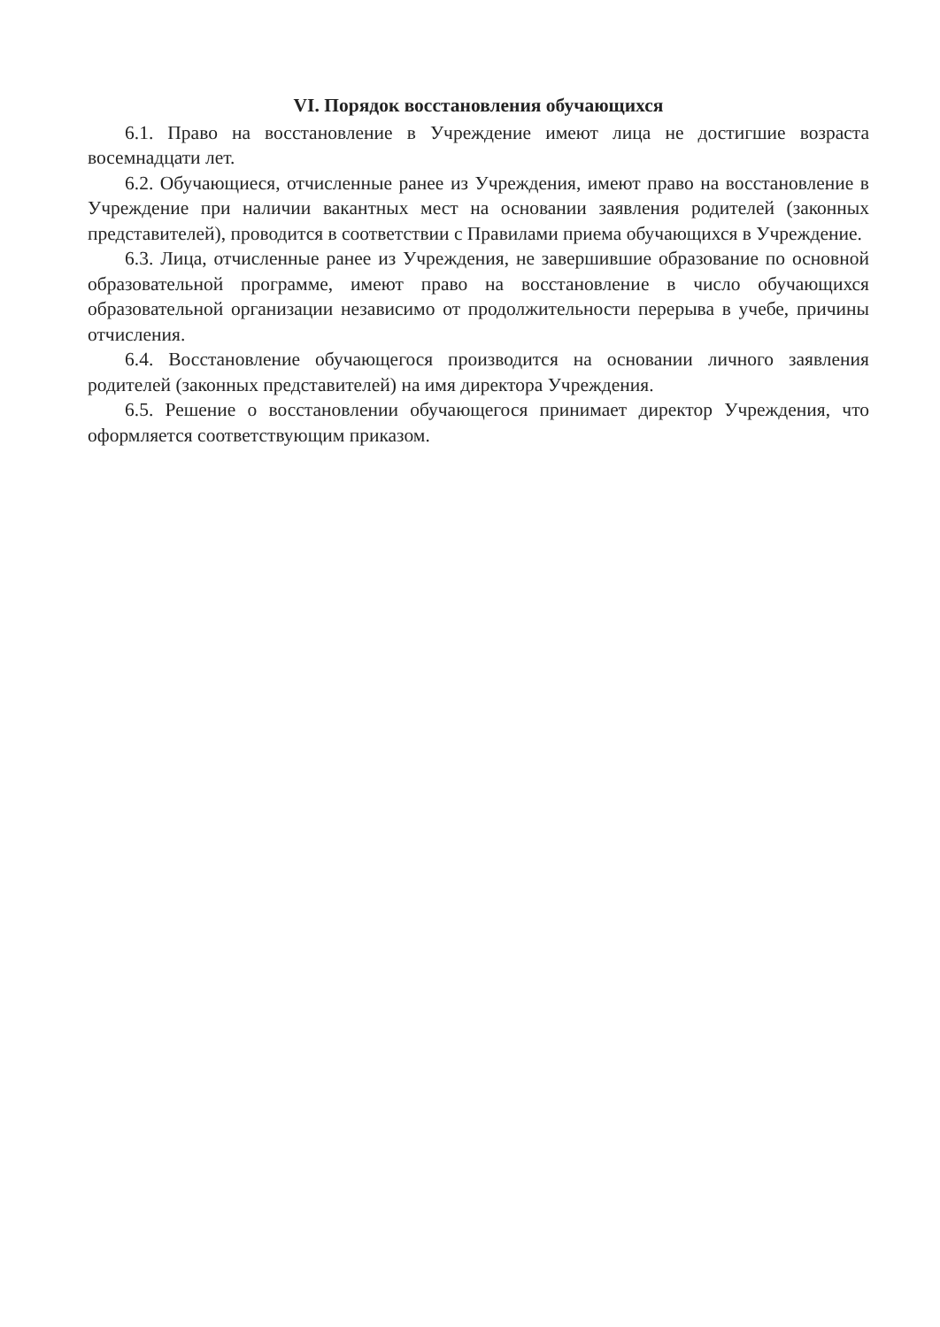VI. Порядок восстановления обучающихся
6.1. Право на восстановление в Учреждение имеют лица не достигшие возраста восемнадцати лет.
6.2. Обучающиеся, отчисленные ранее из Учреждения, имеют право на восстановление в Учреждение при наличии вакантных мест на основании заявления родителей (законных представителей), проводится в соответствии с Правилами приема обучающихся в Учреждение.
6.3. Лица, отчисленные ранее из Учреждения, не завершившие образование по основной образовательной программе, имеют право на восстановление в число обучающихся образовательной организации независимо от продолжительности перерыва в учебе, причины отчисления.
6.4. Восстановление обучающегося производится на основании личного заявления родителей (законных представителей) на имя директора Учреждения.
6.5. Решение о восстановлении обучающегося принимает директор Учреждения, что оформляется соответствующим приказом.